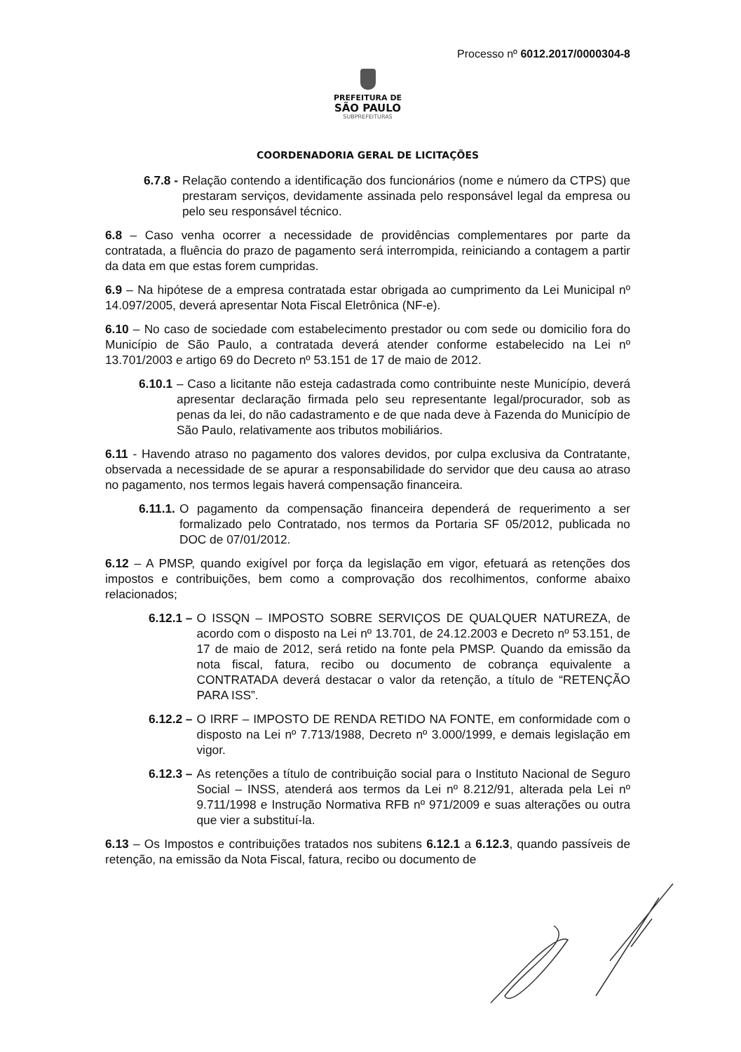Processo nº 6012.2017/0000304-8
PREFEITURA DE
SÃO PAULO
SUBPREFEITURAS
COORDENADORIA GERAL DE LICITAÇÕES
6.7.8 - Relação contendo a identificação dos funcionários (nome e número da CTPS) que prestaram serviços, devidamente assinada pelo responsável legal da empresa ou pelo seu responsável técnico.
6.8 – Caso venha ocorrer a necessidade de providências complementares por parte da contratada, a fluência do prazo de pagamento será interrompida, reiniciando a contagem a partir da data em que estas forem cumpridas.
6.9 – Na hipótese de a empresa contratada estar obrigada ao cumprimento da Lei Municipal nº 14.097/2005, deverá apresentar Nota Fiscal Eletrônica (NF-e).
6.10 – No caso de sociedade com estabelecimento prestador ou com sede ou domicilio fora do Município de São Paulo, a contratada deverá atender conforme estabelecido na Lei nº 13.701/2003 e artigo 69 do Decreto nº 53.151 de 17 de maio de 2012.
6.10.1 – Caso a licitante não esteja cadastrada como contribuinte neste Município, deverá apresentar declaração firmada pelo seu representante legal/procurador, sob as penas da lei, do não cadastramento e de que nada deve à Fazenda do Município de São Paulo, relativamente aos tributos mobiliários.
6.11 - Havendo atraso no pagamento dos valores devidos, por culpa exclusiva da Contratante, observada a necessidade de se apurar a responsabilidade do servidor que deu causa ao atraso no pagamento, nos termos legais haverá compensação financeira.
6.11.1. O pagamento da compensação financeira dependerá de requerimento a ser formalizado pelo Contratado, nos termos da Portaria SF 05/2012, publicada no DOC de 07/01/2012.
6.12 – A PMSP, quando exigível por força da legislação em vigor, efetuará as retenções dos impostos e contribuições, bem como a comprovação dos recolhimentos, conforme abaixo relacionados;
6.12.1 – O ISSQN – IMPOSTO SOBRE SERVIÇOS DE QUALQUER NATUREZA, de acordo com o disposto na Lei nº 13.701, de 24.12.2003 e Decreto nº 53.151, de 17 de maio de 2012, será retido na fonte pela PMSP. Quando da emissão da nota fiscal, fatura, recibo ou documento de cobrança equivalente a CONTRATADA deverá destacar o valor da retenção, a título de “RETENÇÃO PARA ISS”.
6.12.2 – O IRRF – IMPOSTO DE RENDA RETIDO NA FONTE, em conformidade com o disposto na Lei nº 7.713/1988, Decreto nº 3.000/1999, e demais legislação em vigor.
6.12.3 – As retenções a título de contribuição social para o Instituto Nacional de Seguro Social – INSS, atenderá aos termos da Lei nº 8.212/91, alterada pela Lei nº 9.711/1998 e Instrução Normativa RFB nº 971/2009 e suas alterações ou outra que vier a substituí-la.
6.13 – Os Impostos e contribuições tratados nos subitens 6.12.1 a 6.12.3, quando passíveis de retenção, na emissão da Nota Fiscal, fatura, recibo ou documento de